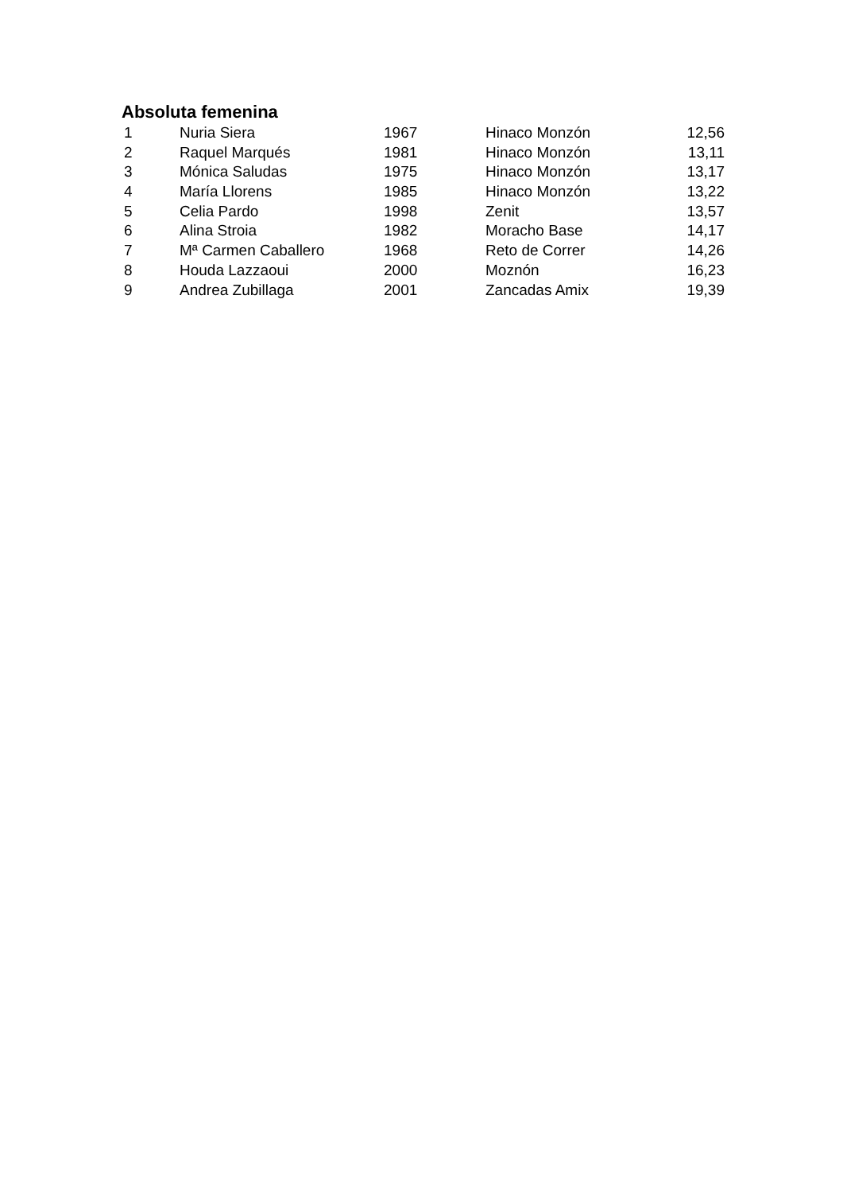Absoluta femenina
| 1 | Nuria Siera | 1967 | Hinaco Monzón | 12,56 |
| 2 | Raquel Marqués | 1981 | Hinaco Monzón | 13,11 |
| 3 | Mónica Saludas | 1975 | Hinaco Monzón | 13,17 |
| 4 | María Llorens | 1985 | Hinaco Monzón | 13,22 |
| 5 | Celia Pardo | 1998 | Zenit | 13,57 |
| 6 | Alina Stroia | 1982 | Moracho Base | 14,17 |
| 7 | Mª Carmen Caballero | 1968 | Reto de Correr | 14,26 |
| 8 | Houda Lazzaoui | 2000 | Moznón | 16,23 |
| 9 | Andrea Zubillaga | 2001 | Zancadas Amix | 19,39 |